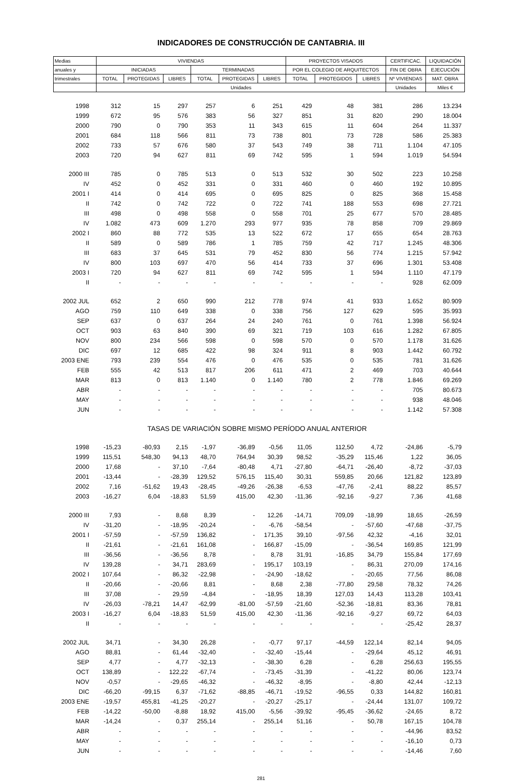INDICADORES DE CONSTRUCCIÓN DE CANTABRIA. III
| Medias | VIVIENDAS | | | | | | PROYECTOS VISADOS | | | CERTIFICAC. | LIQUIDACIÓN |
| --- | --- | --- | --- | --- | --- | --- | --- | --- | --- | --- | --- |
| anuales y | INICIADAS | | | TERMINADAS | | | POR EL COLEGIO DE ARQUITECTOS | | | FIN DE OBRA | EJECUCIÓN |
| trimestrales | TOTAL | PROTEGIDAS | LIBRES | TOTAL | PROTEGIDAS | LIBRES | TOTAL | PROTEGIDOS | LIBRES | Nº VIVIENDAS | MAT. OBRA |
| | Unidades | | | | | | | | | Unidades | Miles € |
| 1998 | 312 | 15 | 297 | 257 | 6 | 251 | 429 | 48 | 381 | 286 | 13.234 |
| 1999 | 672 | 95 | 576 | 383 | 56 | 327 | 851 | 31 | 820 | 290 | 18.004 |
| 2000 | 790 | 0 | 790 | 353 | 11 | 343 | 615 | 11 | 604 | 264 | 11.337 |
| 2001 | 684 | 118 | 566 | 811 | 73 | 738 | 801 | 73 | 728 | 586 | 25.383 |
| 2002 | 733 | 57 | 676 | 580 | 37 | 543 | 749 | 38 | 711 | 1.104 | 47.105 |
| 2003 | 720 | 94 | 627 | 811 | 69 | 742 | 595 | 1 | 594 | 1.019 | 54.594 |
| 2000 III | 785 | 0 | 785 | 513 | 0 | 513 | 532 | 30 | 502 | 223 | 10.258 |
| IV | 452 | 0 | 452 | 331 | 0 | 331 | 460 | 0 | 460 | 192 | 10.895 |
| 2001 I | 414 | 0 | 414 | 695 | 0 | 695 | 825 | 0 | 825 | 368 | 15.458 |
| II | 742 | 0 | 742 | 722 | 0 | 722 | 741 | 188 | 553 | 698 | 27.721 |
| III | 498 | 0 | 498 | 558 | 0 | 558 | 701 | 25 | 677 | 570 | 28.485 |
| IV | 1.082 | 473 | 609 | 1.270 | 293 | 977 | 935 | 78 | 858 | 709 | 29.869 |
| 2002 I | 860 | 88 | 772 | 535 | 13 | 522 | 672 | 17 | 655 | 654 | 28.763 |
| II | 589 | 0 | 589 | 786 | 1 | 785 | 759 | 42 | 717 | 1.245 | 48.306 |
| III | 683 | 37 | 645 | 531 | 79 | 452 | 830 | 56 | 774 | 1.215 | 57.942 |
| IV | 800 | 103 | 697 | 470 | 56 | 414 | 733 | 37 | 696 | 1.301 | 53.408 |
| 2003 I | 720 | 94 | 627 | 811 | 69 | 742 | 595 | 1 | 594 | 1.110 | 47.179 |
| II | - | - | - | - | - | - | - | - | - | 928 | 62.009 |
| 2002 JUL | 652 | 2 | 650 | 990 | 212 | 778 | 974 | 41 | 933 | 1.652 | 80.909 |
| AGO | 759 | 110 | 649 | 338 | 0 | 338 | 756 | 127 | 629 | 595 | 35.993 |
| SEP | 637 | 0 | 637 | 264 | 24 | 240 | 761 | 0 | 761 | 1.398 | 56.924 |
| OCT | 903 | 63 | 840 | 390 | 69 | 321 | 719 | 103 | 616 | 1.282 | 67.805 |
| NOV | 800 | 234 | 566 | 598 | 0 | 598 | 570 | 0 | 570 | 1.178 | 31.626 |
| DIC | 697 | 12 | 685 | 422 | 98 | 324 | 911 | 8 | 903 | 1.442 | 60.792 |
| 2003 ENE | 793 | 239 | 554 | 476 | 0 | 476 | 535 | 0 | 535 | 781 | 31.626 |
| FEB | 555 | 42 | 513 | 817 | 206 | 611 | 471 | 2 | 469 | 703 | 40.644 |
| MAR | 813 | 0 | 813 | 1.140 | 0 | 1.140 | 780 | 2 | 778 | 1.846 | 69.269 |
| ABR | - | - | - | - | - | - | - | - | - | 705 | 80.673 |
| MAY | - | - | - | - | - | - | - | - | - | 938 | 48.046 |
| JUN | - | - | - | - | - | - | - | - | - | 1.142 | 57.308 |
| TASAS DE VARIACIÓN SOBRE MISMO PERÍODO ANUAL ANTERIOR | | | | | | | | | | | |
| 1998 | -15,23 | -80,93 | 2,15 | -1,97 | -36,89 | -0,56 | 11,05 | 112,50 | 4,72 | -24,86 | -5,79 |
| 1999 | 115,51 | 548,30 | 94,13 | 48,70 | 764,94 | 30,39 | 98,52 | -35,29 | 115,46 | 1,22 | 36,05 |
| 2000 | 17,68 | - | 37,10 | -7,64 | -80,48 | 4,71 | -27,80 | -64,71 | -26,40 | -8,72 | -37,03 |
| 2001 | -13,44 | - | -28,39 | 129,52 | 576,15 | 115,40 | 30,31 | 559,85 | 20,66 | 121,82 | 123,89 |
| 2002 | 7,16 | -51,62 | 19,43 | -28,45 | -49,26 | -26,38 | -6,53 | -47,76 | -2,41 | 88,22 | 85,57 |
| 2003 | -16,27 | 6,04 | -18,83 | 51,59 | 415,00 | 42,30 | -11,36 | -92,16 | -9,27 | 7,36 | 41,68 |
| 2000 III | 7,93 | - | 8,68 | 8,39 | - | 12,26 | -14,71 | 709,09 | -18,99 | 18,65 | -26,59 |
| IV | -31,20 | - | -18,95 | -20,24 | - | -6,76 | -58,54 | - | -57,60 | -47,68 | -37,75 |
| 2001 I | -57,59 | - | -57,59 | 136,82 | - | 171,35 | 39,10 | -97,56 | 42,32 | -4,16 | 32,01 |
| II | -21,61 | - | -21,61 | 161,08 | - | 166,87 | -15,09 | - | -36,54 | 169,85 | 121,99 |
| III | -36,56 | - | -36,56 | 8,78 | - | 8,78 | 31,91 | -16,85 | 34,79 | 155,84 | 177,69 |
| IV | 139,28 | - | 34,71 | 283,69 | - | 195,17 | 103,19 | - | 86,31 | 270,09 | 174,16 |
| 2002 I | 107,64 | - | 86,32 | -22,98 | - | -24,90 | -18,62 | - | -20,65 | 77,56 | 86,08 |
| II | -20,66 | - | -20,66 | 8,81 | - | 8,68 | 2,38 | -77,80 | 29,58 | 78,32 | 74,26 |
| III | 37,08 | - | 29,59 | -4,84 | - | -18,95 | 18,39 | 127,03 | 14,43 | 113,28 | 103,41 |
| IV | -26,03 | -78,21 | 14,47 | -62,99 | -81,00 | -57,59 | -21,60 | -52,36 | -18,81 | 83,36 | 78,81 |
| 2003 I | -16,27 | 6,04 | -18,83 | 51,59 | 415,00 | 42,30 | -11,36 | -92,16 | -9,27 | 69,72 | 64,03 |
| II | - | - | - | - | - | - | - | - | - | -25,42 | 28,37 |
| 2002 JUL | 34,71 | - | 34,30 | 26,28 | - | -0,77 | 97,17 | -44,59 | 122,14 | 82,14 | 94,05 |
| AGO | 88,81 | - | 61,44 | -32,40 | - | -32,40 | -15,44 | - | -29,64 | 45,12 | 46,91 |
| SEP | 4,77 | - | 4,77 | -32,13 | - | -38,30 | 6,28 | - | 6,28 | 256,63 | 195,55 |
| OCT | 138,89 | - | 122,22 | -67,74 | - | -73,45 | -31,39 | - | -41,22 | 80,06 | 123,74 |
| NOV | -0,57 | - | -29,65 | -46,32 | - | -46,32 | -8,95 | - | -8,80 | 42,44 | -12,13 |
| DIC | -66,20 | -99,15 | 6,37 | -71,62 | -88,85 | -46,71 | -19,52 | -96,55 | 0,33 | 144,82 | 160,81 |
| 2003 ENE | -19,57 | 455,81 | -41,25 | -20,27 | - | -20,27 | -25,17 | - | -24,44 | 131,07 | 109,72 |
| FEB | -14,22 | -50,00 | -8,88 | 18,92 | 415,00 | -5,56 | -39,92 | -95,45 | -36,62 | -24,65 | 8,72 |
| MAR | -14,24 | - | 0,37 | 255,14 | - | 255,14 | 51,16 | - | 50,78 | 167,15 | 104,78 |
| ABR | - | - | - | - | - | - | - | - | - | -44,96 | 83,52 |
| MAY | - | - | - | - | - | - | - | - | - | -16,10 | 0,73 |
| JUN | - | - | - | - | - | - | - | - | - | -14,46 | 7,60 |
281